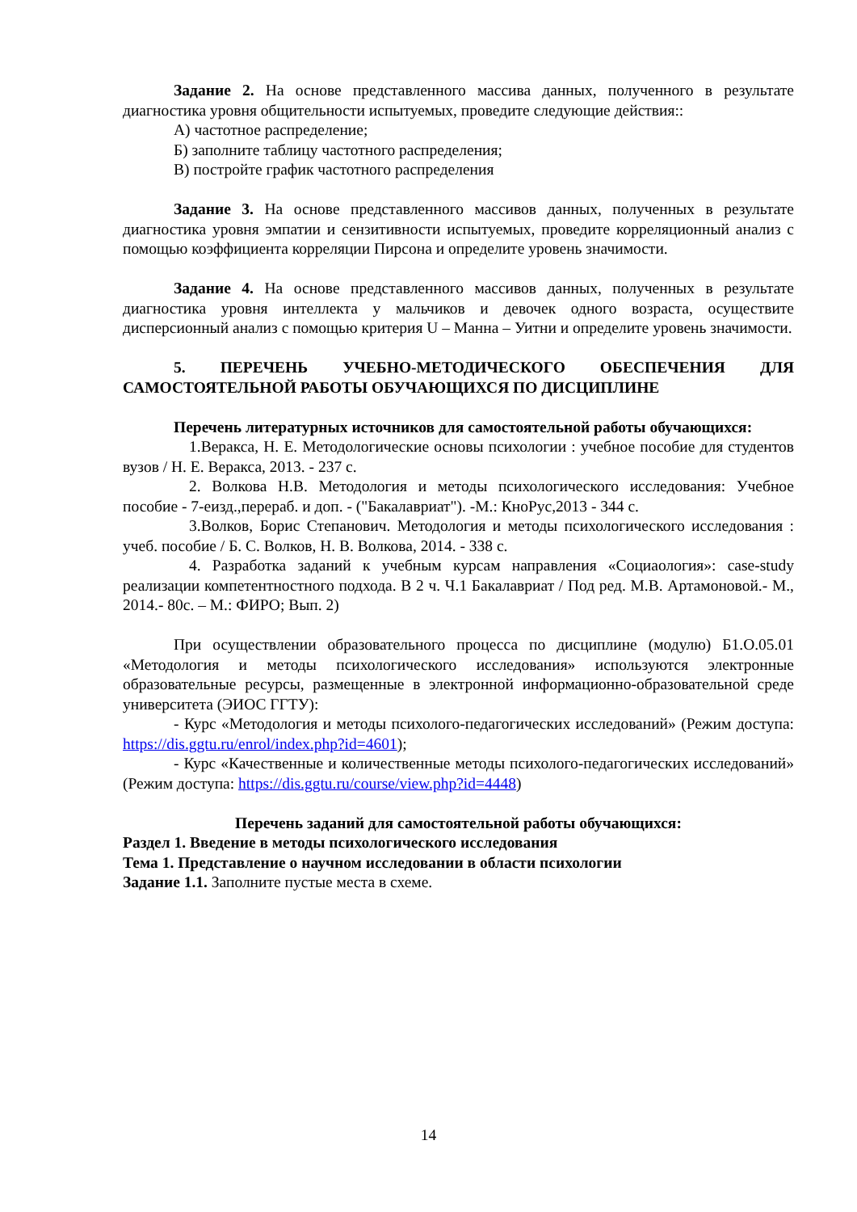Задание 2. На основе представленного массива данных, полученного в результате диагностика уровня общительности испытуемых, проведите следующие действия::
А) частотное распределение;
Б) заполните таблицу частотного распределения;
В) постройте график частотного распределения
Задание 3. На основе представленного массивов данных, полученных в результате диагностика уровня эмпатии и сензитивности испытуемых, проведите корреляционный анализ с помощью коэффициента корреляции Пирсона и определите уровень значимости.
Задание 4. На основе представленного массивов данных, полученных в результате диагностика уровня интеллекта у мальчиков и девочек одного возраста, осуществите дисперсионный анализ с помощью критерия U – Манна – Уитни и определите уровень значимости.
5. ПЕРЕЧЕНЬ УЧЕБНО-МЕТОДИЧЕСКОГО ОБЕСПЕЧЕНИЯ ДЛЯ САМОСТОЯТЕЛЬНОЙ РАБОТЫ ОБУЧАЮЩИХСЯ ПО ДИСЦИПЛИНЕ
Перечень литературных источников для самостоятельной работы обучающихся:
1.Веракса, Н. Е. Методологические основы психологии : учебное пособие для студентов вузов / Н. Е. Веракса, 2013. - 237 с.
2. Волкова Н.В. Методология и методы психологического исследования: Учебное пособие - 7-еизд.,перераб. и доп. - ("Бакалавриат"). -М.: КноРус,2013 - 344 с.
3.Волков, Борис Степанович. Методология и методы психологического исследования : учеб. пособие / Б. С. Волков, Н. В. Волкова, 2014. - 338 с.
4. Разработка заданий к учебным курсам направления «Социаология»: case-study реализации компетентностного подхода. В 2 ч. Ч.1 Бакалавриат / Под ред. М.В. Артамоновой.- М., 2014.- 80с. – М.: ФИРО; Вып. 2)
При осуществлении образовательного процесса по дисциплине (модулю) Б1.О.05.01 «Методология и методы психологического исследования» используются электронные образовательные ресурсы, размещенные в электронной информационно-образовательной среде университета (ЭИОС ГГТУ):
- Курс «Методология и методы психолого-педагогических исследований» (Режим доступа: https://dis.ggtu.ru/enrol/index.php?id=4601);
- Курс «Качественные и количественные методы психолого-педагогических исследований» (Режим доступа: https://dis.ggtu.ru/course/view.php?id=4448)
Перечень заданий для самостоятельной работы обучающихся:
Раздел 1. Введение в методы психологического исследования
Тема 1. Представление о научном исследовании в области психологии
Задание 1.1. Заполните пустые места в схеме.
14